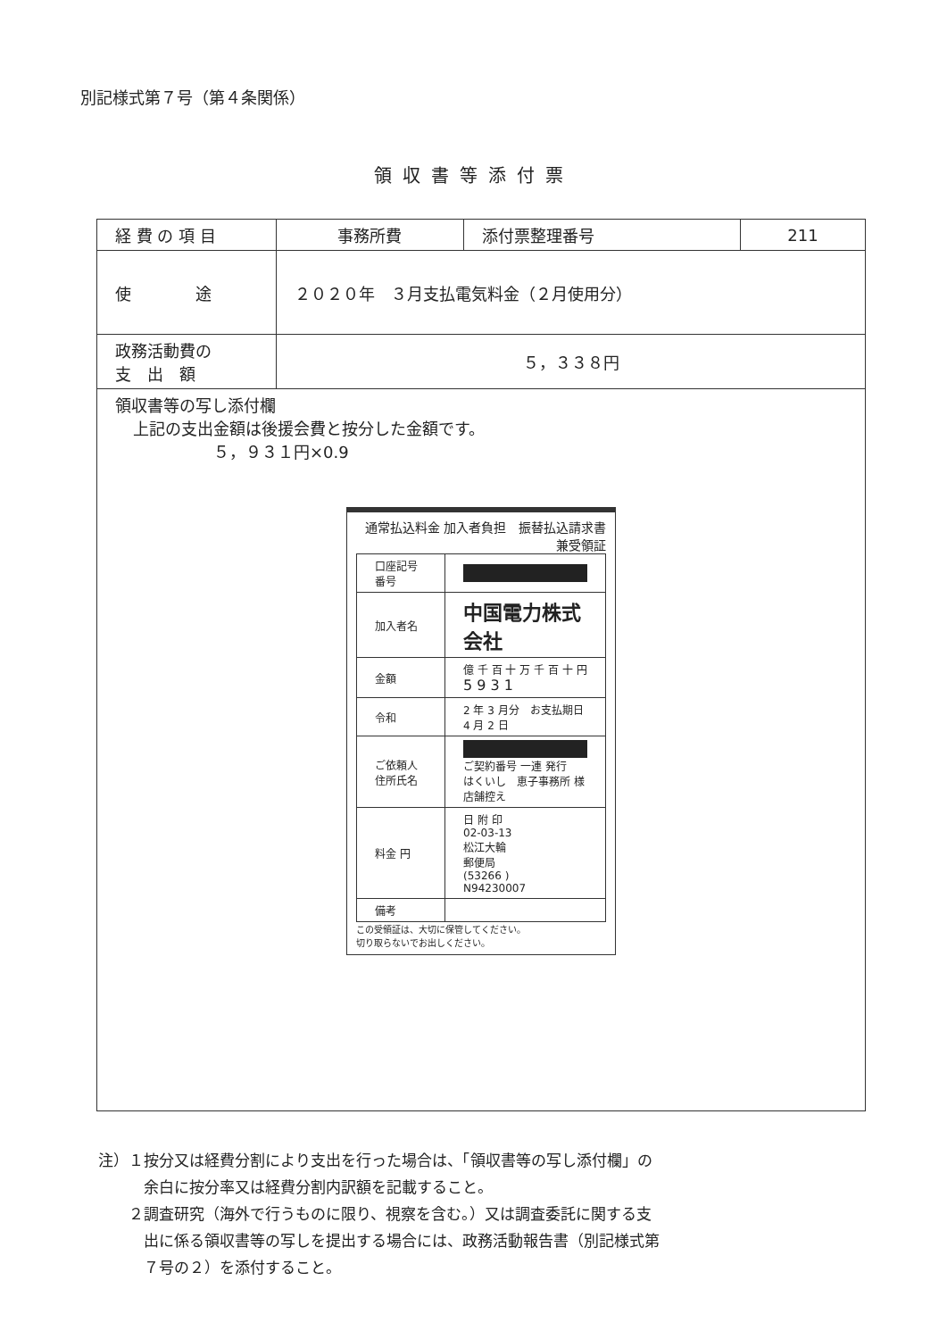別記様式第７号（第４条関係）
領収書等添付票
| 経 費 の 項 目 | 事務所費 | 添付票整理番号 | 211 |
| 使 途 | ２０２０年 ３月支払電気料金（２月使用分） | | |
| 政務活動費の 支 出 額 | ５，３３８円 | | |
| 領収書等の写し添付欄 上記の支出金額は後援会費と按分した金額です。 ５，９３１円×0.9 通常払込料金 加入者負担 振替払込請求書兼受領証 / 口座記号番号 / / / 加入者名 / 中国電力株式会社 / / 金額 / 億 千 百 十 万 千 百 十 円 5 9 3 1 / / 令和 / 2 年 3 月分 お支払期日 4 月 2 日 / / ご依頼人住所氏名 / ご契約番号 一連 発行 はくいし 恵子事務所 様 店舗控え / / 料金 円 / 日 附 印 02-03-13 松江大輪 郵便局 (53266 ) N94230007 / / 備考 / / この受領証は、大切に保管してください。 切り取らないでお出しください。 | | | |
注）１按分又は経費分割により支出を行った場合は、「領収書等の写し添付欄」の
　　　余白に按分率又は経費分割内訳額を記載すること。
　　２調査研究（海外で行うものに限り、視察を含む。）又は調査委託に関する支
　　　出に係る領収書等の写しを提出する場合には、政務活動報告書（別記様式第
　　　７号の２）を添付すること。